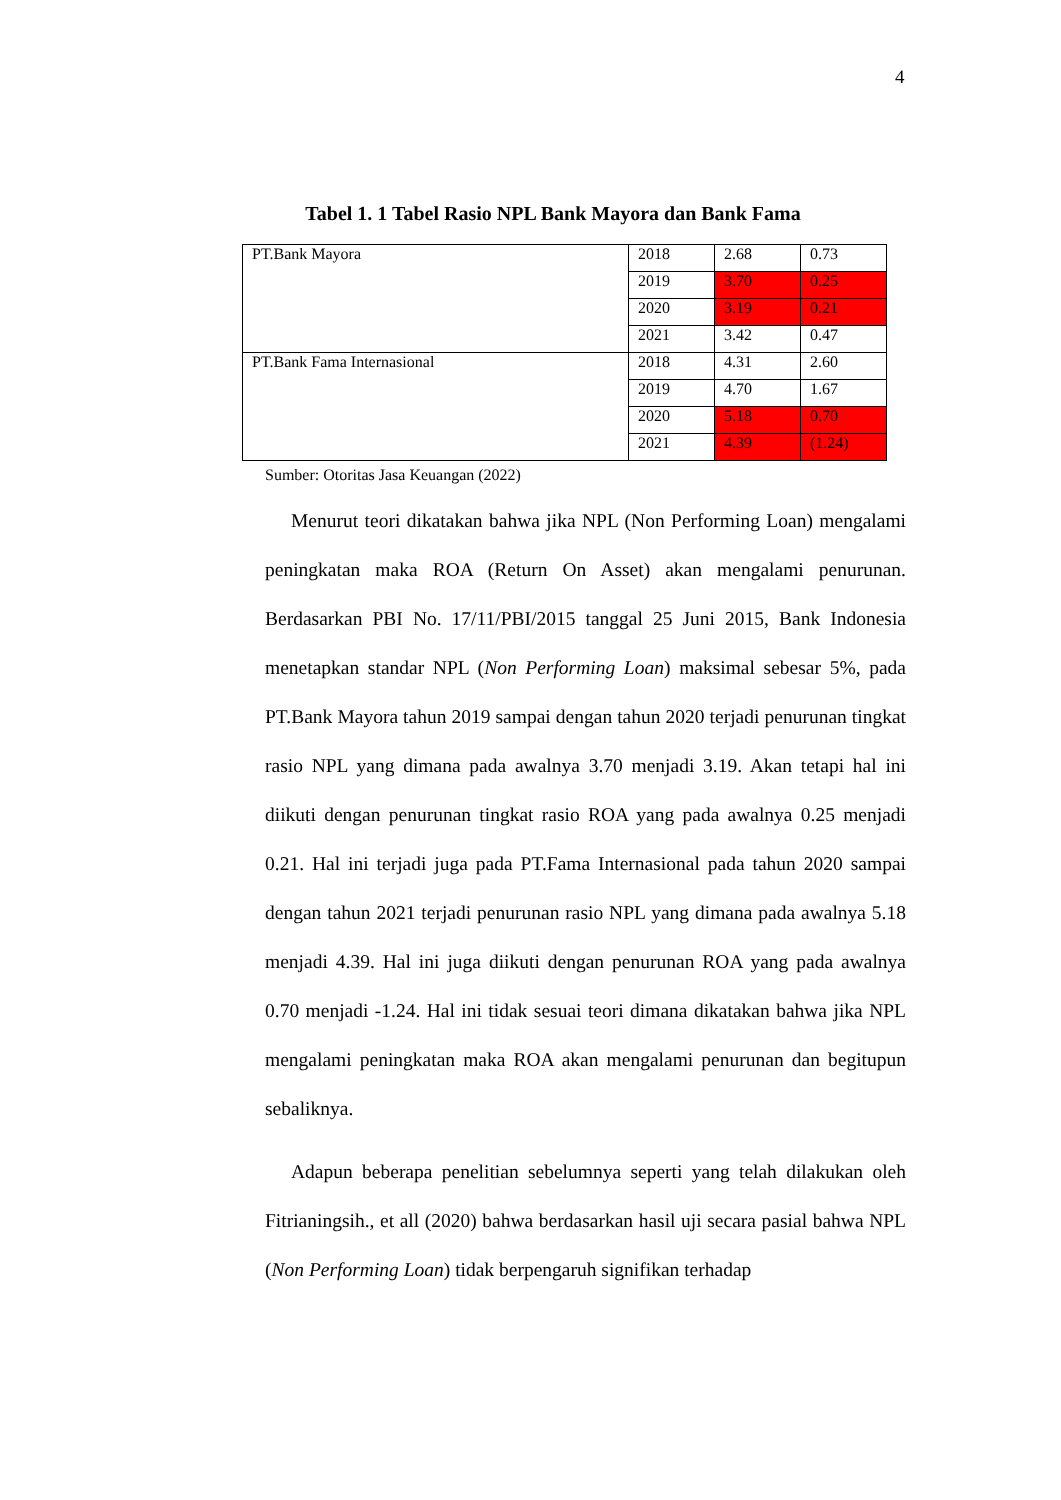4
Tabel 1. 1 Tabel Rasio NPL Bank Mayora dan Bank Fama
| PT.Bank Mayora | 2018 | 2.68 | 0.73 |
| | 2019 | 3.70 | 0.25 |
| | 2020 | 3.19 | 0.21 |
| | 2021 | 3.42 | 0.47 |
| PT.Bank Fama Internasional | 2018 | 4.31 | 2.60 |
| | 2019 | 4.70 | 1.67 |
| | 2020 | 5.18 | 0.70 |
| | 2021 | 4.39 | (1.24) |
Sumber: Otoritas Jasa Keuangan (2022)
Menurut teori dikatakan bahwa jika NPL (Non Performing Loan) mengalami peningkatan maka ROA (Return On Asset) akan mengalami penurunan. Berdasarkan PBI No. 17/11/PBI/2015 tanggal 25 Juni 2015, Bank Indonesia menetapkan standar NPL (Non Performing Loan) maksimal sebesar 5%, pada PT.Bank Mayora tahun 2019 sampai dengan tahun 2020 terjadi penurunan tingkat rasio NPL yang dimana pada awalnya 3.70 menjadi 3.19. Akan tetapi hal ini diikuti dengan penurunan tingkat rasio ROA yang pada awalnya 0.25 menjadi 0.21. Hal ini terjadi juga pada PT.Fama Internasional pada tahun 2020 sampai dengan tahun 2021 terjadi penurunan rasio NPL yang dimana pada awalnya 5.18 menjadi 4.39. Hal ini juga diikuti dengan penurunan ROA yang pada awalnya 0.70 menjadi -1.24. Hal ini tidak sesuai teori dimana dikatakan bahwa jika NPL mengalami peningkatan maka ROA akan mengalami penurunan dan begitupun sebaliknya.
Adapun beberapa penelitian sebelumnya seperti yang telah dilakukan oleh Fitrianingsih., et all (2020) bahwa berdasarkan hasil uji secara pasial bahwa NPL (Non Performing Loan) tidak berpengaruh signifikan terhadap